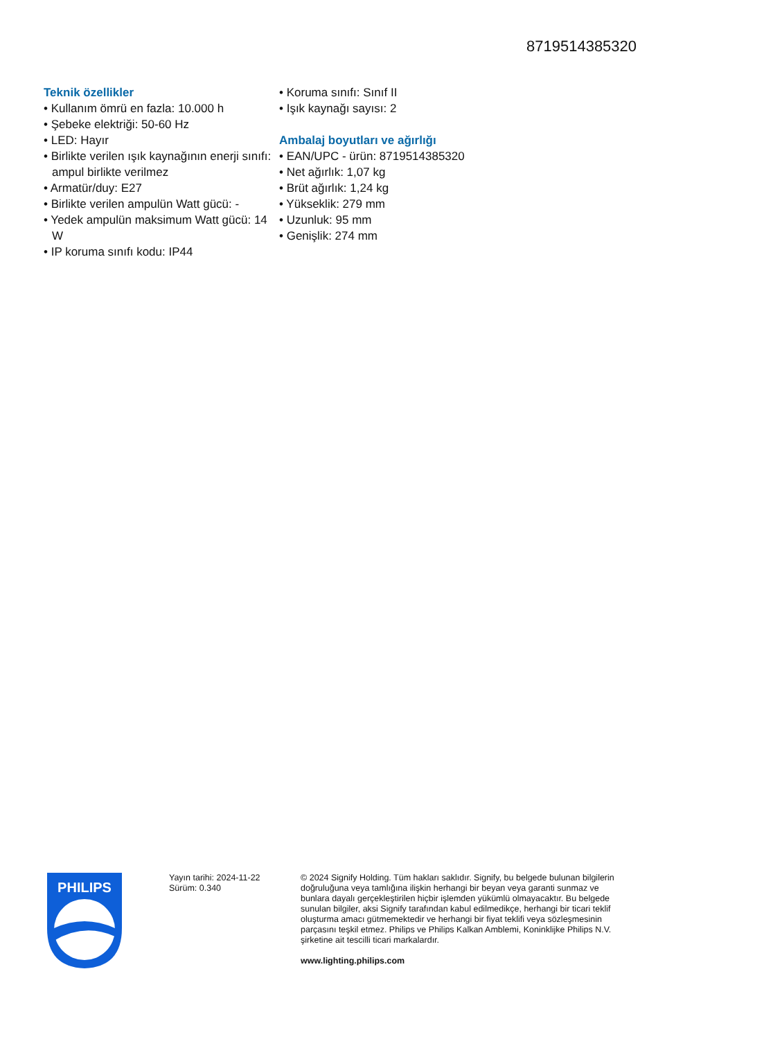8719514385320
Teknik özellikler
• Kullanım ömrü en fazla: 10.000 h
• Şebeke elektriği: 50-60 Hz
• LED: Hayır
• Birlikte verilen ışık kaynağının enerji sınıfı: ampul birlikte verilmez
• Armatür/duy: E27
• Birlikte verilen ampulün Watt gücü: -
• Yedek ampulün maksimum Watt gücü: 14 W
• IP koruma sınıfı kodu: IP44
• Koruma sınıfı: Sınıf II
• Işık kaynağı sayısı: 2
Ambalaj boyutları ve ağırlığı
• EAN/UPC - ürün: 8719514385320
• Net ağırlık: 1,07 kg
• Brüt ağırlık: 1,24 kg
• Yükseklik: 279 mm
• Uzunluk: 95 mm
• Genişlik: 274 mm
PHILIPS
Yayın tarihi: 2024-11-22
Sürüm: 0.340
© 2024 Signify Holding. Tüm hakları saklıdır. Signify, bu belgede bulunan bilgilerin doğruluğuna veya tamlığına ilişkin herhangi bir beyan veya garanti sunmaz ve bunlara dayalı gerçekleştirilen hiçbir işlemden yükümlü olmayacaktır. Bu belgede sunulan bilgiler, aksi Signify tarafından kabul edilmedikçe, herhangi bir ticari teklif oluşturma amacı gütmemektedir ve herhangi bir fiyat teklifi veya sözleşmesinin parçasını teşkil etmez. Philips ve Philips Kalkan Amblemi, Koninklijke Philips N.V. şirketine ait tescilli ticari markalardır.
www.lighting.philips.com